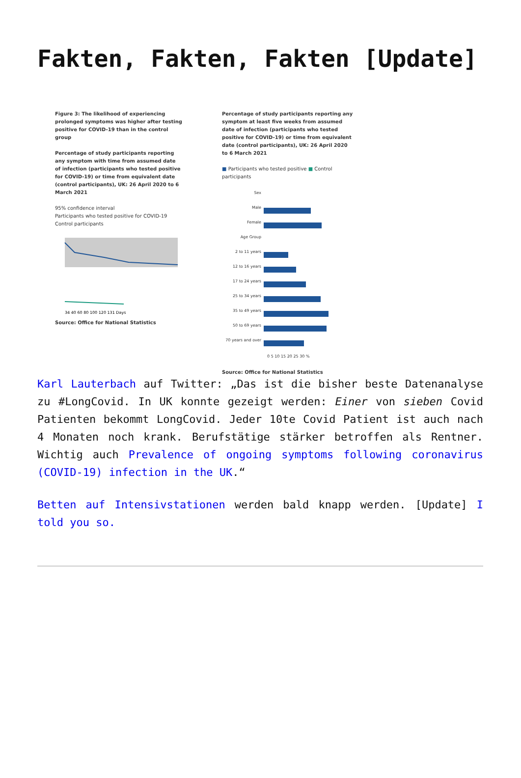Fakten, Fakten, Fakten [Update]
Figure 3: The likelihood of experiencing prolonged symptoms was higher after testing positive for COVID-19 than in the control group
Percentage of study participants reporting any symptom with time from assumed date of infection (participants who tested positive for COVID-19) or time from equivalent date (control participants), UK: 26 April 2020 to 6 March 2021
95% confidence interval
Participants who tested positive for COVID-19
Control participants
34 40 60 80 100 120 131 Days
Source: Office for National Statistics
Percentage of study participants reporting any symptom at least five weeks from assumed date of infection (participants who tested positive for COVID-19) or time from equivalent date (control participants), UK: 26 April 2020 to 6 March 2021
■ Participants who tested positive ■ Control participants
Sex
Male
Female
Age Group
2 to 11 years
12 to 16 years
17 to 24 years
25 to 34 years
35 to 49 years
50 to 69 years
70 years and over
0 5 10 15 20 25 30 %
Source: Office for National Statistics
Karl Lauterbach auf Twitter: „Das ist die bisher beste Datenanalyse zu #LongCovid. In UK konnte gezeigt werden: Einer von sieben Covid Patienten bekommt LongCovid. Jeder 10te Covid Patient ist auch nach 4 Monaten noch krank. Berufstätige stärker betroffen als Rentner. Wichtig auch Prevalence of ongoing symptoms following coronavirus (COVID-19) infection in the UK.“
Betten auf Intensivstationen werden bald knapp werden. [Update] I told you so.